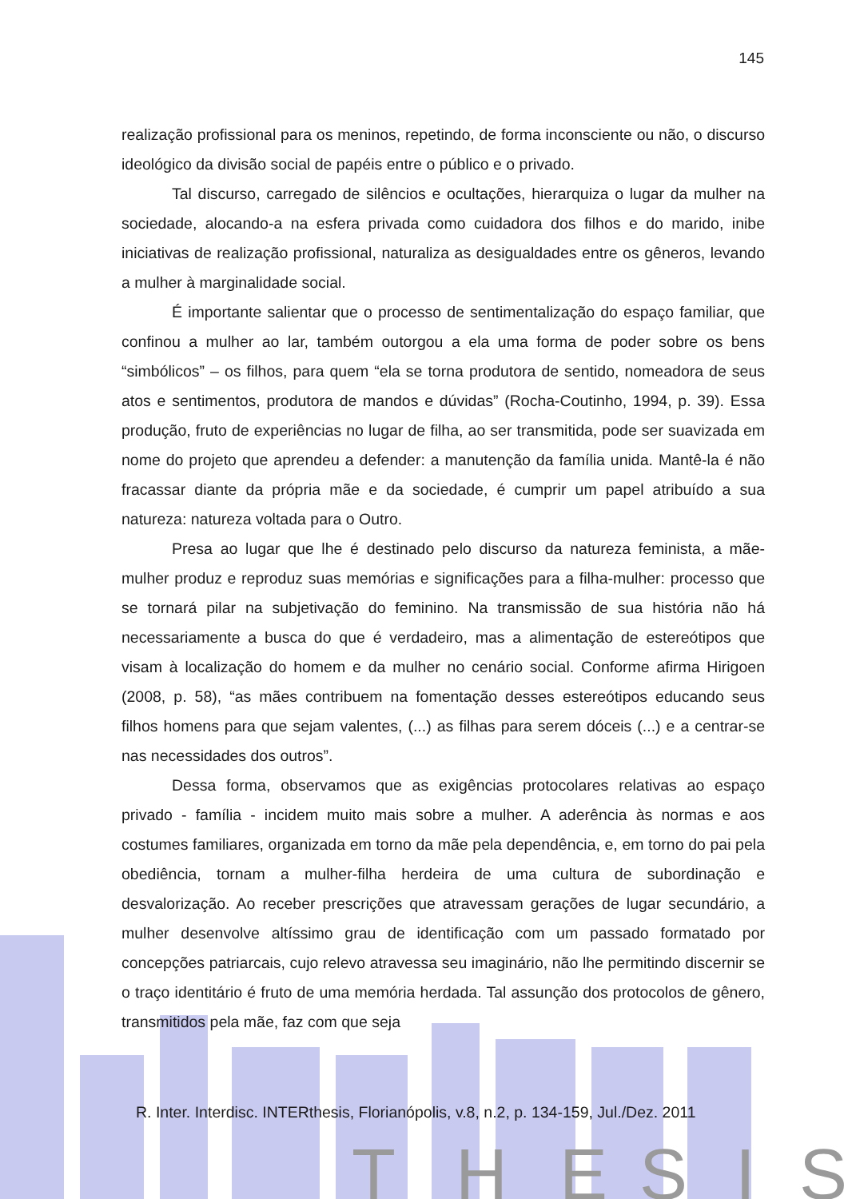T
H
E
S
I
S
145
realização profissional para os meninos, repetindo, de forma inconsciente ou não, o discurso ideológico da divisão social de papéis entre o público e o privado.
Tal discurso, carregado de silêncios e ocultações, hierarquiza o lugar da mulher na sociedade, alocando-a na esfera privada como cuidadora dos filhos e do marido, inibe iniciativas de realização profissional, naturaliza as desigualdades entre os gêneros, levando a mulher à marginalidade social.
É importante salientar que o processo de sentimentalização do espaço familiar, que confinou a mulher ao lar, também outorgou a ela uma forma de poder sobre os bens “simbólicos” – os filhos, para quem “ela se torna produtora de sentido, nomeadora de seus atos e sentimentos, produtora de mandos e dúvidas” (Rocha-Coutinho, 1994, p. 39). Essa produção, fruto de experiências no lugar de filha, ao ser transmitida, pode ser suavizada em nome do projeto que aprendeu a defender: a manutenção da família unida. Mantê-la é não fracassar diante da própria mãe e da sociedade, é cumprir um papel atribuído a sua natureza: natureza voltada para o Outro.
Presa ao lugar que lhe é destinado pelo discurso da natureza feminista, a mãe-mulher produz e reproduz suas memórias e significações para a filha-mulher: processo que se tornará pilar na subjetivação do feminino. Na transmissão de sua história não há necessariamente a busca do que é verdadeiro, mas a alimentação de estereótipos que visam à localização do homem e da mulher no cenário social. Conforme afirma Hirigoen (2008, p. 58), “as mães contribuem na fomentação desses estereótipos educando seus filhos homens para que sejam valentes, (...) as filhas para serem dóceis (...) e a centrar-se nas necessidades dos outros”.
Dessa forma, observamos que as exigências protocolares relativas ao espaço privado - família - incidem muito mais sobre a mulher. A aderência às normas e aos costumes familiares, organizada em torno da mãe pela dependência, e, em torno do pai pela obediência, tornam a mulher-filha herdeira de uma cultura de subordinação e desvalorização. Ao receber prescrições que atravessam gerações de lugar secundário, a mulher desenvolve altíssimo grau de identificação com um passado formatado por concepções patriarcais, cujo relevo atravessa seu imaginário, não lhe permitindo discernir se o traço identitário é fruto de uma memória herdada. Tal assunção dos protocolos de gênero, transmitidos pela mãe, faz com que seja
R. Inter. Interdisc. INTERthesis, Florianópolis, v.8, n.2, p. 134-159, Jul./Dez. 2011